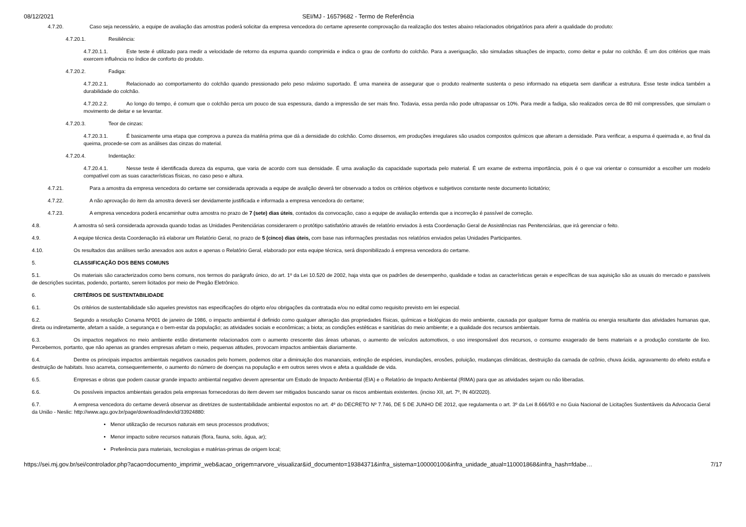08/12/2021 SEI/MJ - 16579682 - Termo de Referência
4.7.20. Caso seja necessário, a equipe de avaliação das amostras poderá solicitar da empresa vencedora do certame apresente comprovação da realização dos testes abaixo relacionados obrigatórios para aferir a qualidade do produto:
4.7.20.1. Resiliência:
4.7.20.1.1. Este teste é utilizado para medir a velocidade de retorno da espuma quando comprimida e indica o grau de conforto do colchão. Para a averiguação, são simuladas situações de impacto, como deitar e pular no colchão. É um dos critérios que mais exercem influência no índice de conforto do produto.
4.7.20.2. Fadiga:
4.7.20.2.1. Relacionado ao comportamento do colchão quando pressionado pelo peso máximo suportado. É uma maneira de assegurar que o produto realmente sustenta o peso informado na etiqueta sem danificar a estrutura. Esse teste indica também a durabilidade do colchão.
4.7.20.2.2. Ao longo do tempo, é comum que o colchão perca um pouco de sua espessura, dando a impressão de ser mais fino. Todavia, essa perda não pode ultrapassar os 10%. Para medir a fadiga, são realizados cerca de 80 mil compressões, que simulam o movimento de deitar e se levantar.
4.7.20.3. Teor de cinzas:
4.7.20.3.1. É basicamente uma etapa que comprova a pureza da matéria prima que dá a densidade do colchão. Como dissemos, em produções irregulares são usados compostos químicos que alteram a densidade. Para verificar, a espuma é queimada e, ao final da queima, procede-se com as análises das cinzas do material.
4.7.20.4. Indentação:
4.7.20.4.1. Nesse teste é identificada dureza da espuma, que varia de acordo com sua densidade. É uma avaliação da capacidade suportada pelo material. É um exame de extrema importância, pois é o que vai orientar o consumidor a escolher um modelo compatível com as suas características físicas, no caso peso e altura.
4.7.21. Para a amostra da empresa vencedora do certame ser considerada aprovada a equipe de avalição deverá ter observado a todos os critérios objetivos e subjetivos constante neste documento licitatório;
4.7.22. A não aprovação do item da amostra deverá ser devidamente justificada e informada a empresa vencedora do certame;
4.7.23. A empresa vencedora poderá encaminhar outra amostra no prazo de 7 (sete) dias úteis, contados da convocação, caso a equipe de avaliação entenda que a incorreção é passível de correção.
4.8. A amostra só será considerada aprovada quando todas as Unidades Penitenciárias considerarem o protótipo satisfatório através de relatório enviados à esta Coordenação Geral de Assistências nas Penitenciárias, que irá gerenciar o feito.
4.9. A equipe técnica desta Coordenação irá elaborar um Relatório Geral, no prazo de 5 (cinco) dias úteis, com base nas informações prestadas nos relatórios enviados pelas Unidades Participantes.
4.10. Os resultados das análises serão anexados aos autos e apenas o Relatório Geral, elaborado por esta equipe técnica, será disponibilizado á empresa vencedora do certame.
5. CLASSIFICAÇÃO DOS BENS COMUNS
5.1. Os materiais são caracterizados como bens comuns, nos termos do parágrafo único, do art. 1º da Lei 10.520 de 2002, haja vista que os padrões de desempenho, qualidade e todas as características gerais e específicas de sua aquisição são as usuais do mercado e passíveis de descrições sucintas, podendo, portanto, serem licitados por meio de Pregão Eletrônico.
6. CRITÉRIOS DE SUSTENTABILIDADE
6.1. Os critérios de sustentabilidade são aqueles previstos nas especificações do objeto e/ou obrigações da contratada e/ou no edital como requisito previsto em lei especial.
6.2. Segundo a resolução Conama Nº001 de janeiro de 1986, o impacto ambiental é definido como qualquer alteração das propriedades físicas, químicas e biológicas do meio ambiente, causada por qualquer forma de matéria ou energia resultante das atividades humanas que, direta ou indiretamente, afetam a saúde, a segurança e o bem-estar da população; as atividades sociais e econômicas; a biota; as condições estéticas e sanitárias do meio ambiente; e a qualidade dos recursos ambientais.
6.3. Os impactos negativos no meio ambiente estão diretamente relacionados com o aumento crescente das áreas urbanas, o aumento de veículos automotivos, o uso irresponsável dos recursos, o consumo exagerado de bens materiais e a produção constante de lixo. Percebemos, portanto, que não apenas as grandes empresas afetam o meio, pequenas atitudes, provocam impactos ambientais diariamente.
6.4. Dentre os principais impactos ambientais negativos causados pelo homem, podemos citar a diminuição dos mananciais, extinção de espécies, inundações, erosões, poluição, mudanças climáticas, destruição da camada de ozônio, chuva ácida, agravamento do efeito estufa e destruição de habitats. Isso acarreta, consequentemente, o aumento do número de doenças na população e em outros seres vivos e afeta a qualidade de vida.
6.5. Empresas e obras que podem causar grande impacto ambiental negativo devem apresentar um Estudo de Impacto Ambiental (EIA) e o Relatório de Impacto Ambiental (RIMA) para que as atividades sejam ou não liberadas.
6.6. Os possíveis impactos ambientais gerados pela empresas fornecedoras do item devem ser mitigados buscando sanar os riscos ambientais existentes. (inciso XII, art. 7º, IN 40/2020).
6.7. A empresa vencedora do certame deverá observar as diretrizes de sustentabilidade ambiental expostos no art. 4º do DECRETO Nº 7.746, DE 5 DE JUNHO DE 2012, que regulamenta o art. 3º da Lei 8.666/93 e no Guia Nacional de Licitações Sustentáveis da Advocacia Geral da União - Neslic: http://www.agu.gov.br/page/download/index/id/33924880:
Menor utilização de recursos naturais em seus processos produtivos;
Menor impacto sobre recursos naturais (flora, fauna, solo, água, ar);
Preferência para materiais, tecnologias e matérias-primas de origem local;
https://sei.mj.gov.br/sei/controlador.php?acao=documento_imprimir_web&acao_origem=arvore_visualizar&id_documento=19384371&infra_sistema=100000100&infra_unidade_atual=110001868&infra_hash=fdabe… 7/17